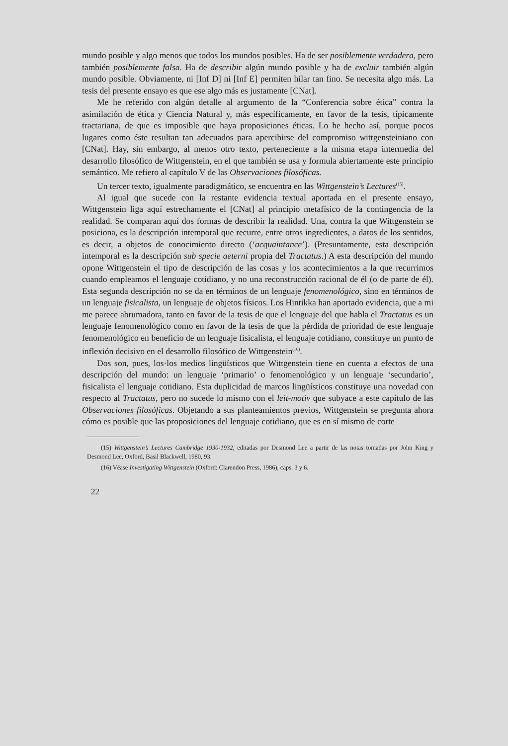mundo posible y algo menos que todos los mundos posibles. Ha de ser posiblemente verdadera, pero también posiblemente falsa. Ha de describir algún mundo posible y ha de excluir también algún mundo posible. Obviamente, ni [Inf D] ni [Inf E] permiten hilar tan fino. Se necesita algo más. La tesis del presente ensayo es que ese algo más es justamente [CNat].
Me he referido con algún detalle al argumento de la “Conferencia sobre ética” contra la asimilación de ética y Ciencia Natural y, más específicamente, en favor de la tesis, típicamente tractariana, de que es imposible que haya proposiciones éticas. Lo he hecho así, porque pocos lugares como éste resultan tan adecuados para apercibirse del compromiso wittgensteiniano con [CNat]. Hay, sin embargo, al menos otro texto, perteneciente a la misma etapa intermedia del desarrollo filosófico de Wittgenstein, en el que también se usa y formula abiertamente este principio semántico. Me refiero al capítulo V de las Observaciones filosóficas.
Un tercer texto, igualmente paradigmático, se encuentra en las Wittgenstein’s Lectures<sup>(15)</sup>.
Al igual que sucede con la restante evidencia textual aportada en el presente ensayo, Wittgenstein liga aquí estrechamente el [CNat] al principio metafísico de la contingencia de la realidad. Se comparan aquí dos formas de describir la realidad. Una, contra la que Wittgenstein se posiciona, es la descripción intemporal que recurre, entre otros ingredientes, a datos de los sentidos, es decir, a objetos de conocimiento directo (‘acquaintance’). (Presuntamente, esta descripción intemporal es la descripción sub specie aeterni propia del Tractatus.) A esta descripción del mundo opone Wittgenstein el tipo de descripción de las cosas y los acontecimientos a la que recurrimos cuando empleamos el lenguaje cotidiano, y no una reconstrucción racional de él (o de parte de él). Esta segunda descripción no se da en términos de un lenguaje fenomenológico, sino en términos de un lenguaje fisicalista, un lenguaje de objetos físicos. Los Hintikka han aportado evidencia, que a mi me parece abrumadora, tanto en favor de la tesis de que el lenguaje del que habla el Tractatus es un lenguaje fenomenológico como en favor de la tesis de que la pérdida de prioridad de este lenguaje fenomenológico en beneficio de un lenguaje fisicalista, el lenguaje cotidiano, constituye un punto de inflexión decisivo en el desarrollo filosófico de Wittgenstein<sup>(16)</sup>.
Dos son, pues, los·los medios lingüísticos que Wittgenstein tiene en cuenta a efectos de una descripción del mundo: un lenguaje ‘primario’ o fenomenológico y un lenguaje ‘secundario’, fisicalista el lenguaje cotidiano. Esta duplicidad de marcos lingüísticos constituye una novedad con respecto al Tractatus, pero no sucede lo mismo con el leit-motiv que subyace a este capítulo de las Observaciones filosóficas. Objetando a sus planteamientos previos, Wittgenstein se pregunta ahora cómo es posible que las proposiciones del lenguaje cotidiano, que es en sí mismo de corte
(15) Wittgenstein’s Lectures Cambridge 1930-1932, editadas por Desmond Lee a partir de las notas tomadas por John King y Desmond Lee, Oxford, Basil Blackwell, 1980, 93.
(16) Véase Investigating Wittgenstein (Oxford: Clarendon Press, 1986), caps. 3 y 6.
22